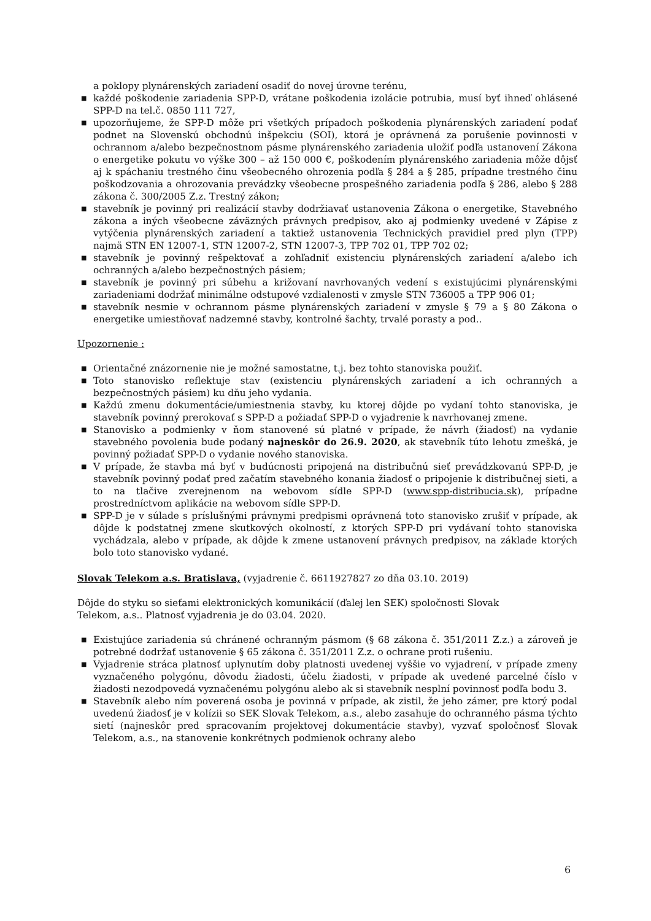a poklopy plynárenských zariadení osadiť do novej úrovne terénu,
■ každé poškodenie zariadenia SPP-D, vrátane poškodenia izolácie potrubia, musí byť ihneď ohlásené SPP-D na tel.č. 0850 111 727,
■ upozorňujeme, že SPP-D môže pri všetkých prípadoch poškodenia plynárenských zariadení podať podnet na Slovenskú obchodnú inšpekciu (SOI), ktorá je oprávnená za porušenie povinnosti v ochrannom a/alebo bezpečnostnom pásme plynárenského zariadenia uložiť podľa ustanovení Zákona o energetike pokutu vo výške 300 – až 150 000 €, poškodením plynárenského zariadenia môže dôjsť aj k spáchaniu trestného činu všeobecného ohrozenia podľa § 284 a § 285, prípadne trestného činu poškodzovania a ohrozovania prevádzky všeobecne prospešného zariadenia podľa § 286, alebo § 288 zákona č. 300/2005 Z.z. Trestný zákon;
■ stavebník je povinný pri realizácií stavby dodržiavať ustanovenia Zákona o energetike, Stavebného zákona a iných všeobecne záväzných právnych predpisov, ako aj podmienky uvedené v Zápise z vytýčenia plynárenských zariadení a taktiež ustanovenia Technických pravidiel pred plyn (TPP) najmä STN EN 12007-1, STN 12007-2, STN 12007-3, TPP 702 01, TPP 702 02;
■ stavebník je povinný rešpektovať a zohľadniť existenciu plynárenských zariadení a/alebo ich ochranných a/alebo bezpečnostných pásiem;
■ stavebník je povinný pri súbehu a križovaní navrhovaných vedení s existujúcimi plynárenskými zariadeniami dodržať minimálne odstupové vzdialenosti v zmysle STN 736005 a TPP 906 01;
■ stavebník nesmie v ochrannom pásme plynárenských zariadení v zmysle § 79 a § 80 Zákona o energetike umiestňovať nadzemné stavby, kontrolné šachty, trvalé porasty a pod..
Upozornenie :
■ Orientačné znázornenie nie je možné samostatne, t.j. bez tohto stanoviska použiť.
■ Toto stanovisko reflektuje stav (existenciu plynárenských zariadení a ich ochranných a bezpečnostných pásiem) ku dňu jeho vydania.
■ Každú zmenu dokumentácie/umiestnenia stavby, ku ktorej dôjde po vydaní tohto stanoviska, je stavebník povinný prerokovať s SPP-D a požiadať SPP-D o vyjadrenie k navrhovanej zmene.
■ Stanovisko a podmienky v ňom stanovené sú platné v prípade, že návrh (žiadosť) na vydanie stavebného povolenia bude podaný najneskôr do 26.9. 2020, ak stavebník túto lehotu zmešká, je povinný požiadať SPP-D o vydanie nového stanoviska.
■ V prípade, že stavba má byť v budúcnosti pripojená na distribučnú sieť prevádzkovanú SPP-D, je stavebník povinný podať pred začatím stavebného konania žiadosť o pripojenie k distribučnej sieti, a to na tlačive zverejnenom na webovom sídle SPP-D (www.spp-distribucia.sk), prípadne prostredníctvom aplikácie na webovom sídle SPP-D.
■ SPP-D je v súlade s príslušnými právnymi predpismi oprávnená toto stanovisko zrušiť v prípade, ak dôjde k podstatnej zmene skutkových okolností, z ktorých SPP-D pri vydávaní tohto stanoviska vychádzala, alebo v prípade, ak dôjde k zmene ustanovení právnych predpisov, na základe ktorých bolo toto stanovisko vydané.
Slovak Telekom a.s. Bratislava, (vyjadrenie č. 6611927827 zo dňa 03.10. 2019)
Dôjde do styku so sieťami elektronických komunikácií (ďalej len SEK) spoločnosti Slovak
Telekom, a.s.. Platnosť vyjadrenia je do 03.04. 2020.
■ Existujúce zariadenia sú chránené ochranným pásmom (§ 68 zákona č. 351/2011 Z.z.) a zároveň je potrebné dodržať ustanovenie § 65 zákona č. 351/2011 Z.z. o ochrane proti rušeniu.
■ Vyjadrenie stráca platnosť uplynutím doby platnosti uvedenej vyššie vo vyjadrení, v prípade zmeny vyznačeného polygónu, dôvodu žiadosti, účelu žiadosti, v prípade ak uvedené parcelné číslo v žiadosti nezodpovedá vyznačenému polygónu alebo ak si stavebník nesplní povinnosť podľa bodu 3.
■ Stavebník alebo ním poverená osoba je povinná v prípade, ak zistil, že jeho zámer, pre ktorý podal uvedenú žiadosť je v kolízii so SEK Slovak Telekom, a.s., alebo zasahuje do ochranného pásma týchto sietí (najneskôr pred spracovaním projektovej dokumentácie stavby), vyzvať spoločnosť Slovak Telekom, a.s., na stanovenie konkrétnych podmienok ochrany alebo
6